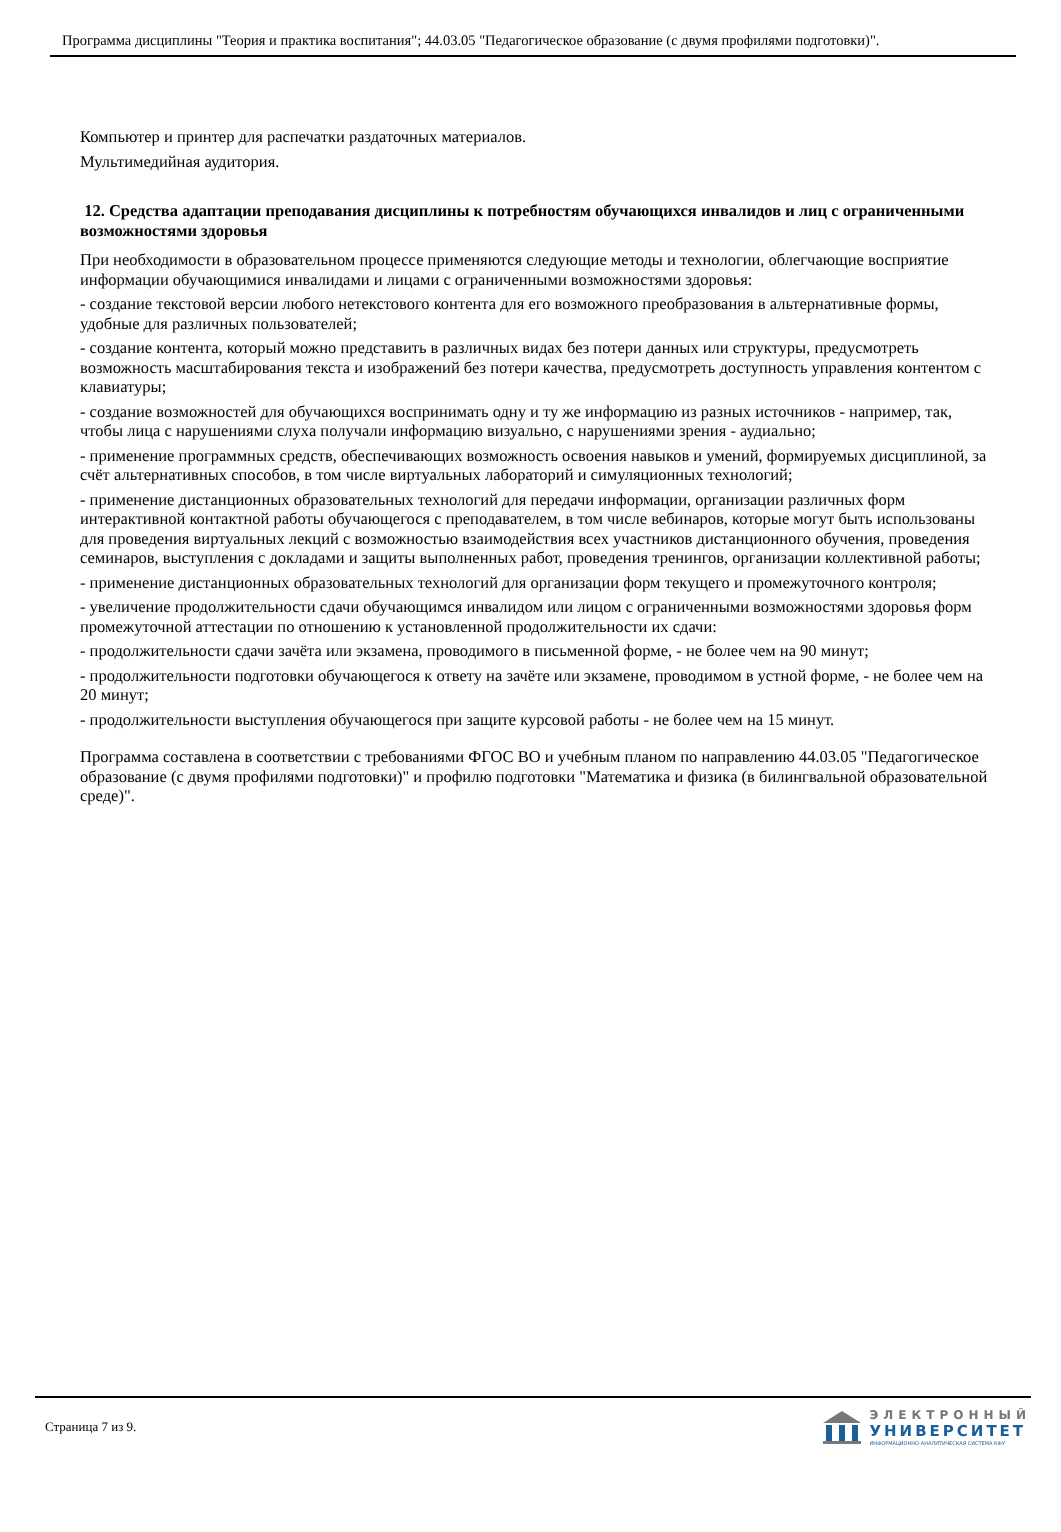Программа дисциплины "Теория и практика воспитания"; 44.03.05 "Педагогическое образование (с двумя профилями подготовки)".
Компьютер и принтер для распечатки раздаточных материалов.
Мультимедийная аудитория.
12. Средства адаптации преподавания дисциплины к потребностям обучающихся инвалидов и лиц с ограниченными возможностями здоровья
При необходимости в образовательном процессе применяются следующие методы и технологии, облегчающие восприятие информации обучающимися инвалидами и лицами с ограниченными возможностями здоровья:
- создание текстовой версии любого нетекстового контента для его возможного преобразования в альтернативные формы, удобные для различных пользователей;
- создание контента, который можно представить в различных видах без потери данных или структуры, предусмотреть возможность масштабирования текста и изображений без потери качества, предусмотреть доступность управления контентом с клавиатуры;
- создание возможностей для обучающихся воспринимать одну и ту же информацию из разных источников - например, так, чтобы лица с нарушениями слуха получали информацию визуально, с нарушениями зрения - аудиально;
- применение программных средств, обеспечивающих возможность освоения навыков и умений, формируемых дисциплиной, за счёт альтернативных способов, в том числе виртуальных лабораторий и симуляционных технологий;
- применение дистанционных образовательных технологий для передачи информации, организации различных форм интерактивной контактной работы обучающегося с преподавателем, в том числе вебинаров, которые могут быть использованы для проведения виртуальных лекций с возможностью взаимодействия всех участников дистанционного обучения, проведения семинаров, выступления с докладами и защиты выполненных работ, проведения тренингов, организации коллективной работы;
- применение дистанционных образовательных технологий для организации форм текущего и промежуточного контроля;
- увеличение продолжительности сдачи обучающимся инвалидом или лицом с ограниченными возможностями здоровья форм промежуточной аттестации по отношению к установленной продолжительности их сдачи:
- продолжительности сдачи зачёта или экзамена, проводимого в письменной форме, - не более чем на 90 минут;
- продолжительности подготовки обучающегося к ответу на зачёте или экзамене, проводимом в устной форме, - не более чем на 20 минут;
- продолжительности выступления обучающегося при защите курсовой работы - не более чем на 15 минут.
Программа составлена в соответствии с требованиями ФГОС ВО и учебным планом по направлению 44.03.05 "Педагогическое образование (с двумя профилями подготовки)" и профилю подготовки "Математика и физика (в билингвальной образовательной среде)".
Страница 7 из 9.
ЭЛЕКТРОННЫЙ
УНИВЕРСИТЕТ
ИНФОРМАЦИОННО-АНАЛИТИЧЕСКАЯ СИСТЕМА КФУ